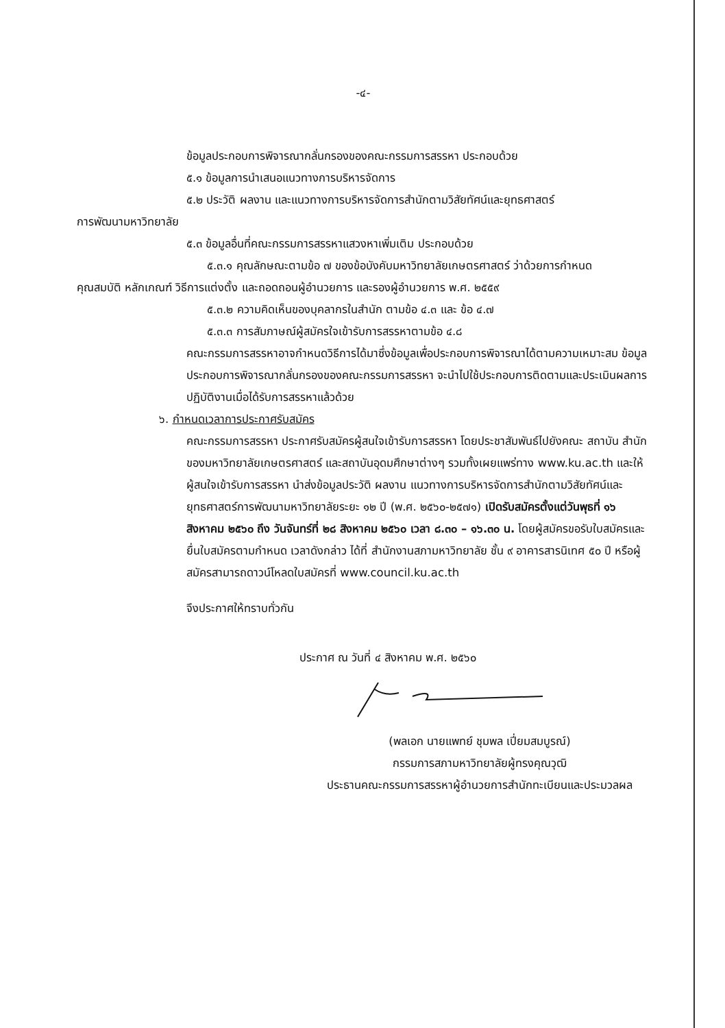-๔-
ข้อมูลประกอบการพิจารณากลั่นกรองของคณะกรรมการสรรหา ประกอบด้วย
๕.๑ ข้อมูลการนำเสนอแนวทางการบริหารจัดการ
๕.๒ ประวัติ ผลงาน และแนวทางการบริหารจัดการสำนักตามวิสัยทัศน์และยุทธศาสตร์
การพัฒนามหาวิทยาลัย
๕.๓ ข้อมูลอื่นที่คณะกรรมการสรรหาแสวงหาเพิ่มเติม ประกอบด้วย
๕.๓.๑ คุณลักษณะตามข้อ ๗ ของข้อบังคับมหาวิทยาลัยเกษตรศาสตร์ ว่าด้วยการกำหนด
คุณสมบัติ หลักเกณฑ์ วิธีการแต่งตั้ง และถอดถอนผู้อำนวยการ และรองผู้อำนวยการ พ.ศ. ๒๕๕๙
๕.๓.๒ ความคิดเห็นของบุคลากรในสำนัก ตามข้อ ๔.๓ และ ข้อ ๔.๗
๕.๓.๓ การสัมภาษณ์ผู้สมัครใจเข้ารับการสรรหาตามข้อ ๔.๘
คณะกรรมการสรรหาอาจกำหนดวิธีการได้มาซึ่งข้อมูลเพื่อประกอบการพิจารณาได้ตามความเหมาะสม ข้อมูลประกอบการพิจารณากลั่นกรองของคณะกรรมการสรรหา จะนำไปใช้ประกอบการติดตามและประเมินผลการปฏิบัติงานเมื่อได้รับการสรรหาแล้วด้วย
๖. กำหนดเวลาการประกาศรับสมัคร
คณะกรรมการสรรหา ประกาศรับสมัครผู้สนใจเข้ารับการสรรหา โดยประชาสัมพันธ์ไปยังคณะ สถาบัน สำนัก ของมหาวิทยาลัยเกษตรศาสตร์ และสถาบันอุดมศึกษาต่างๆ รวมทั้งเผยแพร่ทาง www.ku.ac.th และให้ผู้สนใจเข้ารับการสรรหา นำส่งข้อมูลประวัติ ผลงาน แนวทางการบริหารจัดการสำนักตามวิสัยทัศน์และยุทธศาสตร์การพัฒนามหาวิทยาลัยระยะ ๑๒ ปี (พ.ศ. ๒๕๖๐-๒๕๗๑) เปิดรับสมัครตั้งแต่วันพุธที่ ๑๖ สิงหาคม ๒๕๖๐ ถึง วันจันทร์ที่ ๒๘ สิงหาคม ๒๕๖๐ เวลา ๘.๓๐ – ๑๖.๓๐ น. โดยผู้สมัครขอรับใบสมัครและยื่นใบสมัครตามกำหนด เวลาดังกล่าว ได้ที่ สำนักงานสภามหาวิทยาลัย ชั้น ๙ อาคารสารนิเทศ ๕๐ ปี หรือผู้สมัครสามารถดาวน์โหลดใบสมัครที่ www.council.ku.ac.th
จึงประกาศให้ทราบทั่วกัน
ประกาศ ณ วันที่ ๔ สิงหาคม พ.ศ. ๒๕๖๐
(พลเอก นายแพทย์ ชุมพล เปี่ยมสมบูรณ์)
กรรมการสภามหาวิทยาลัยผู้ทรงคุณวุฒิ
ประธานคณะกรรมการสรรหาผู้อำนวยการสำนักทะเบียนและประมวลผล